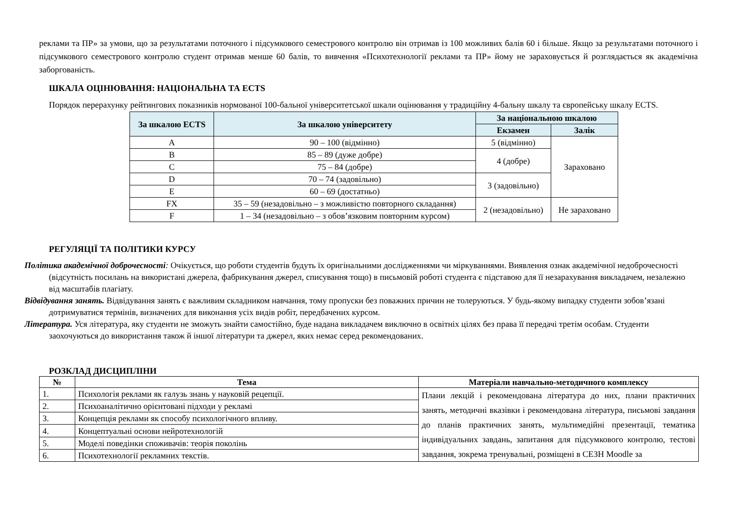реклами та ПР» за умови, що за результатами поточного і підсумкового семестрового контролю він отримав із 100 можливих балів 60 і більше. Якщо за результатами поточного і підсумкового семестрового контролю студент отримав менше 60 балів, то вивчення «Психотехнології реклами та ПР» йому не зараховується й розглядається як академічна заборгованість.
ШКАЛА ОЦІНЮВАННЯ: НАЦІОНАЛЬНА ТА ECTS
Порядок перерахунку рейтингових показників нормованої 100-бальної університетської шкали оцінювання у традиційну 4-бальну шкалу та європейську шкалу ECTS.
| За шкалою ECTS | За шкалою університету | За національною шкалою | |
| --- | --- | --- | --- |
| | | Екзамен | Залік |
| A | 90 – 100 (відмінно) | 5 (відмінно) | Зараховано |
| B | 85 – 89 (дуже добре) | 4 (добре) | |
| C | 75 – 84 (добре) | | |
| D | 70 – 74 (задовільно) | 3 (задовільно) | |
| E | 60 – 69 (достатньо) | | |
| FX | 35 – 59 (незадовільно – з можливістю повторного складання) | 2 (незадовільно) | Не зараховано |
| F | 1 – 34 (незадовільно – з обов’язковим повторним курсом) | | |
РЕГУЛЯЦІЇ ТА ПОЛІТИКИ КУРСУ
Політика академічної доброчесності: Очікується, що роботи студентів будуть їх оригінальними дослідженнями чи міркуваннями. Виявлення ознак академічної недоброчесності (відсутність посилань на використані джерела, фабрикування джерел, списування тощо) в письмовій роботі студента є підставою для її незарахування викладачем, незалежно від масштабів плагіату.
Відвідування занять. Відвідування занять є важливим складником навчання, тому пропуски без поважних причин не толеруються. У будь-якому випадку студенти зобов’язані дотримуватися термінів, визначених для виконання усіх видів робіт, передбачених курсом.
Література. Уся література, яку студенти не зможуть знайти самостійно, буде надана викладачем виключно в освітніх цілях без права її передачі третім особам. Студенти заохочуються до використання також й іншої літератури та джерел, яких немає серед рекомендованих.
РОЗКЛАД ДИСЦИПЛІНИ
| № | Тема | Матеріали навчально-методичного комплексу |
| --- | --- | --- |
| 1. | Психологія реклами як галузь знань у науковій рецепції. | Плани лекцій і рекомендована література до них, плани практичних занять, методичні вказівки і рекомендована література, письмові завдання до планів практичних занять, мультимедійні презентації, тематика індивідуальних завдань, запитання для підсумкового контролю, тестові завдання, зокрема тренувальні, розміщені в СЕЗН Moodle за |
| 2. | Психоаналітично орієнтовані підходи у рекламі | |
| 3. | Концепція реклами як способу психологічного впливу. | |
| 4. | Концептуальні основи нейротехнологій | |
| 5. | Моделі поведінки споживачів: теорія поколінь | |
| 6. | Психотехнології рекламних текстів. | |